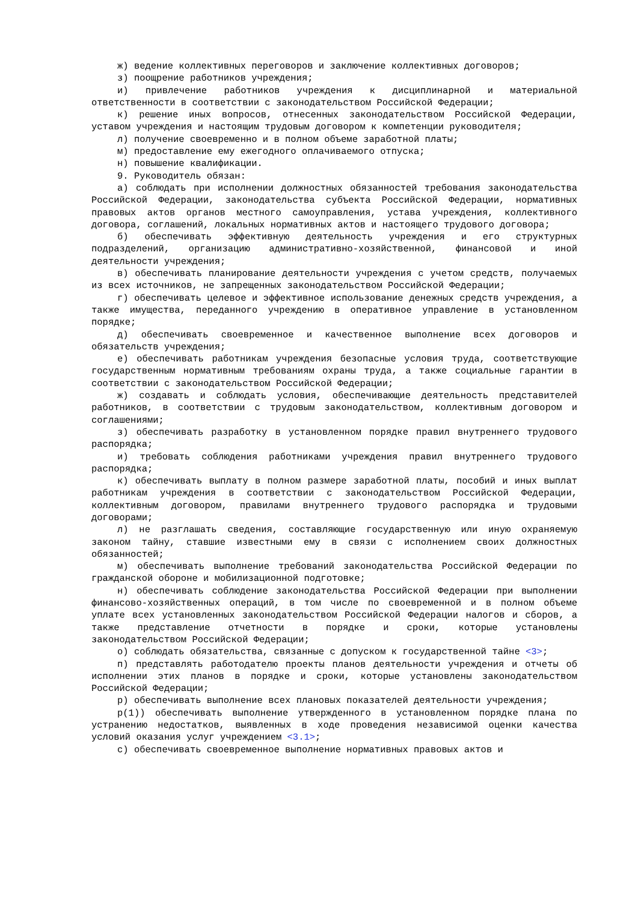ж) ведение коллективных переговоров и заключение коллективных договоров;
з) поощрение работников учреждения;
и) привлечение работников учреждения к дисциплинарной и материальной ответственности в соответствии с законодательством Российской Федерации;
к) решение иных вопросов, отнесенных законодательством Российской Федерации, уставом учреждения и настоящим трудовым договором к компетенции руководителя;
л) получение своевременно и в полном объеме заработной платы;
м) предоставление ему ежегодного оплачиваемого отпуска;
н) повышение квалификации.
9. Руководитель обязан:
а) соблюдать при исполнении должностных обязанностей требования законодательства Российской Федерации, законодательства субъекта Российской Федерации, нормативных правовых актов органов местного самоуправления, устава учреждения, коллективного договора, соглашений, локальных нормативных актов и настоящего трудового договора;
б) обеспечивать эффективную деятельность учреждения и его структурных подразделений, организацию административно-хозяйственной, финансовой и иной деятельности учреждения;
в) обеспечивать планирование деятельности учреждения с учетом средств, получаемых из всех источников, не запрещенных законодательством Российской Федерации;
г) обеспечивать целевое и эффективное использование денежных средств учреждения, а также имущества, переданного учреждению в оперативное управление в установленном порядке;
д) обеспечивать своевременное и качественное выполнение всех договоров и обязательств учреждения;
е) обеспечивать работникам учреждения безопасные условия труда, соответствующие государственным нормативным требованиям охраны труда, а также социальные гарантии в соответствии с законодательством Российской Федерации;
ж) создавать и соблюдать условия, обеспечивающие деятельность представителей работников, в соответствии с трудовым законодательством, коллективным договором и соглашениями;
з) обеспечивать разработку в установленном порядке правил внутреннего трудового распорядка;
и) требовать соблюдения работниками учреждения правил внутреннего трудового распорядка;
к) обеспечивать выплату в полном размере заработной платы, пособий и иных выплат работникам учреждения в соответствии с законодательством Российской Федерации, коллективным договором, правилами внутреннего трудового распорядка и трудовыми договорами;
л) не разглашать сведения, составляющие государственную или иную охраняемую законом тайну, ставшие известными ему в связи с исполнением своих должностных обязанностей;
м) обеспечивать выполнение требований законодательства Российской Федерации по гражданской обороне и мобилизационной подготовке;
н) обеспечивать соблюдение законодательства Российской Федерации при выполнении финансово-хозяйственных операций, в том числе по своевременной и в полном объеме уплате всех установленных законодательством Российской Федерации налогов и сборов, а также представление отчетности в порядке и сроки, которые установлены законодательством Российской Федерации;
о) соблюдать обязательства, связанные с допуском к государственной тайне <3>;
п) представлять работодателю проекты планов деятельности учреждения и отчеты об исполнении этих планов в порядке и сроки, которые установлены законодательством Российской Федерации;
р) обеспечивать выполнение всех плановых показателей деятельности учреждения;
р(1)) обеспечивать выполнение утвержденного в установленном порядке плана по устранению недостатков, выявленных в ходе проведения независимой оценки качества условий оказания услуг учреждением <3.1>;
с) обеспечивать своевременное выполнение нормативных правовых актов и